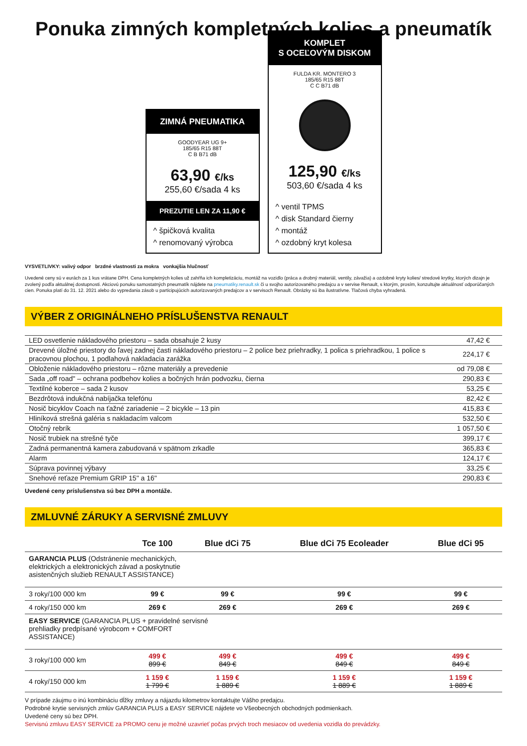Ponuka zimných kompletných kolies a pneumatík
ZIMNÁ PNEUMATIKA
GOODYEAR UG 9+
185/65 R15 88T
C B B71 dB
63,90 €/ks
255,60 €/sada 4 ks
PREZUTIE LEN ZA 11,90 €
^ špičková kvalita
^ renomovaný výrobca
KOMPLET
S OCEĽOVÝM DISKOM
FULDA KR. MONTERO 3
185/65 R15 88T
C C B71 dB
125,90 €/ks
503,60 €/sada 4 ks
^ ventil TPMS
^ disk Standard čierny
^ montáž
^ ozdobný kryt kolesa
VYSVETLIVKY: valivý odpor brzdné vlastnosti za mokra vonkajšia hlučnosť
Uvedené ceny sú v eurách za 1 kus vrátane DPH. Cena kompletných kolies už zahŕňa ich kompletizáciu, montáž na vozidlo (práca a drobný materiál, ventily, závažia) a ozdobné kryty kolies/ stredové krytky, ktorých dizajn je zvolený podľa aktuálnej dostupnosti. Akciovú ponuku samostatných pneumatík nájdete na pneumatiky.renault.sk či u svojho autorizovaného predajcu a v servise Renault, s ktorým, prosím, konzultujte aktuálnosť odporúčaných cien. Ponuka platí do 31. 12. 2021 alebo do vypredania zásob u participujúcich autorizovaných predajcov a v servisoch Renault. Obrázky sú iba ilustratívne. Tlačová chyba vyhradená.
VÝBER Z ORIGINÁLNEHO PRÍSLUŠENSTVA RENAULT
| LED osvetlenie nákladového priestoru – sada obsahuje 2 kusy | 47,42 € |
| Drevené úložné priestory do ľavej zadnej časti nákladového priestoru – 2 police bez priehradky, 1 polica s priehradkou, 1 police s pracovnou plochou, 1 podlahová nakladacia zarážka | 224,17 € |
| Obloženie nákladového priestoru – rôzne materiály a prevedenie | od 79,08 € |
| Sada „off road" – ochrana podbehov kolies a bočných hrán podvozku, čierna | 290,83 € |
| Textilné koberce – sada 2 kusov | 53,25 € |
| Bezdrôtová indukčná nabíjačka telefónu | 82,42 € |
| Nosič bicyklov Coach na ťažné zariadenie – 2 bicykle – 13 pin | 415,83 € |
| Hliníková strešná galéria s nakladacím valcom | 532,50 € |
| Otočný rebrík | 1 057,50 € |
| Nosič trubiek na strešné tyče | 399,17 € |
| Zadná permanentná kamera zabudovaná v spätnom zrkadle | 365,83 € |
| Alarm | 124,17 € |
| Súprava povinnej výbavy | 33,25 € |
| Snehové reťaze Premium GRIP 15" a 16" | 290,83 € |
Uvedené ceny príslušenstva sú bez DPH a montáže.
ZMLUVNÉ ZÁRUKY A SERVISNÉ ZMLUVY
| | Tce 100 | Blue dCi 75 | Blue dCi 75 Ecoleader | Blue dCi 95 |
| --- | --- | --- | --- | --- |
| GARANCIA PLUS (Odstránenie mechanických, elektrických a elektronických závad a poskytnutie asistenčných služieb RENAULT ASSISTANCE) | | | | |
| 3 roky/100 000 km | 99 € | 99 € | 99 € | 99 € |
| 4 roky/150 000 km | 269 € | 269 € | 269 € | 269 € |
| EASY SERVICE (GARANCIA PLUS + pravidelné servisné prehliadky predpísané výrobcom + COMFORT ASSISTANCE) | | | | |
| 3 roky/100 000 km | 499 € 899 € | 499 € 849 € | 499 € 849 € | 499 € 849 € |
| 4 roky/150 000 km | 1 159 € 1 799 € | 1 159 € 1 889 € | 1 159 € 1 889 € | 1 159 € 1 889 € |
V prípade záujmu o inú kombináciu dĺžky zmluvy a nájazdu kilometrov kontaktujte Vášho predajcu.
Podrobné krytie servisných zmlúv GARANCIA PLUS a EASY SERVICE nájdete vo Všeobecných obchodných podmienkach.
Uvedené ceny sú bez DPH.
Servisnú zmluvu EASY SERVICE za PROMO cenu je možné uzavrieť počas prvých troch mesiacov od uvedenia vozidla do prevádzky.